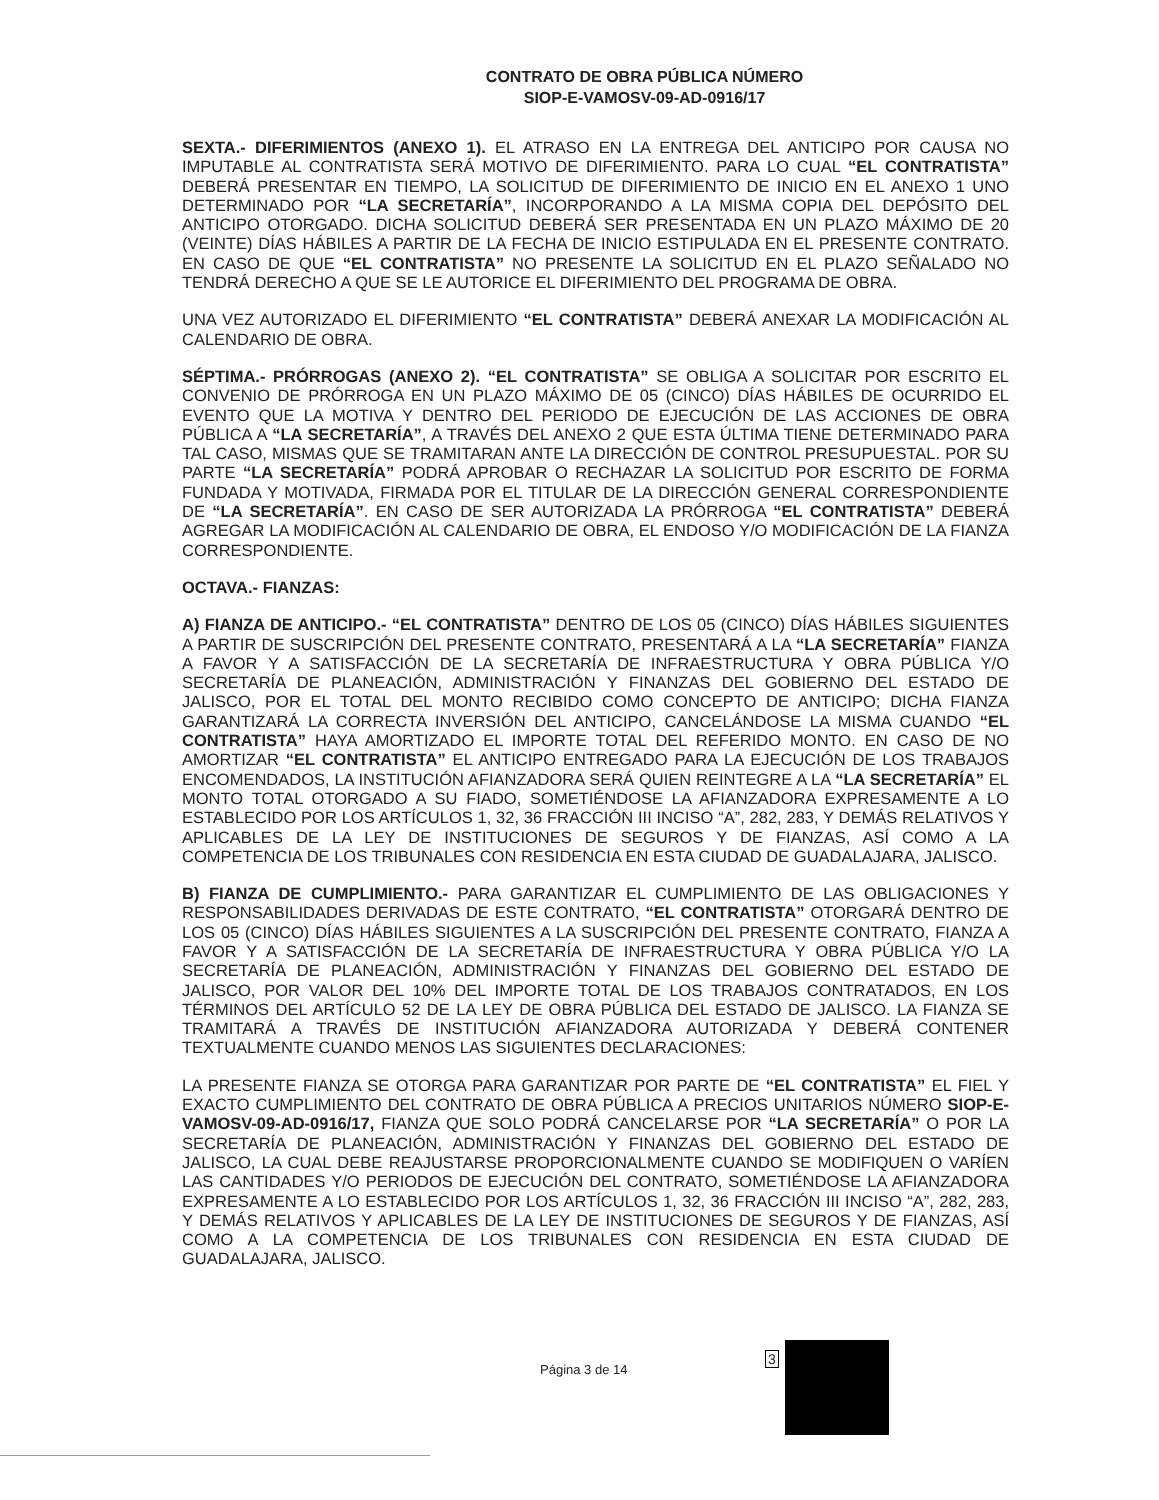CONTRATO DE OBRA PÚBLICA NÚMERO
SIOP-E-VAMOSV-09-AD-0916/17
SEXTA.- DIFERIMIENTOS (ANEXO 1). EL ATRASO EN LA ENTREGA DEL ANTICIPO POR CAUSA NO IMPUTABLE AL CONTRATISTA SERÁ MOTIVO DE DIFERIMIENTO. PARA LO CUAL “EL CONTRATISTA” DEBERÁ PRESENTAR EN TIEMPO, LA SOLICITUD DE DIFERIMIENTO DE INICIO EN EL ANEXO 1 UNO DETERMINADO POR “LA SECRETARÍA”, INCORPORANDO A LA MISMA COPIA DEL DEPÓSITO DEL ANTICIPO OTORGADO. DICHA SOLICITUD DEBERÁ SER PRESENTADA EN UN PLAZO MÁXIMO DE 20 (VEINTE) DÍAS HÁBILES A PARTIR DE LA FECHA DE INICIO ESTIPULADA EN EL PRESENTE CONTRATO. EN CASO DE QUE “EL CONTRATISTA” NO PRESENTE LA SOLICITUD EN EL PLAZO SEÑALADO NO TENDRÁ DERECHO A QUE SE LE AUTORICE EL DIFERIMIENTO DEL PROGRAMA DE OBRA.
UNA VEZ AUTORIZADO EL DIFERIMIENTO “EL CONTRATISTA” DEBERÁ ANEXAR LA MODIFICACIÓN AL CALENDARIO DE OBRA.
SÉPTIMA.- PRÓRROGAS (ANEXO 2). “EL CONTRATISTA” SE OBLIGA A SOLICITAR POR ESCRITO EL CONVENIO DE PRÓRROGA EN UN PLAZO MÁXIMO DE 05 (CINCO) DÍAS HÁBILES DE OCURRIDO EL EVENTO QUE LA MOTIVA Y DENTRO DEL PERIODO DE EJECUCIÓN DE LAS ACCIONES DE OBRA PÚBLICA A “LA SECRETARÍA”, A TRAVÉS DEL ANEXO 2 QUE ESTA ÚLTIMA TIENE DETERMINADO PARA TAL CASO, MISMAS QUE SE TRAMITARAN ANTE LA DIRECCIÓN DE CONTROL PRESUPUESTAL. POR SU PARTE “LA SECRETARÍA” PODRÁ APROBAR O RECHAZAR LA SOLICITUD POR ESCRITO DE FORMA FUNDADA Y MOTIVADA, FIRMADA POR EL TITULAR DE LA DIRECCIÓN GENERAL CORRESPONDIENTE DE “LA SECRETARÍA”. EN CASO DE SER AUTORIZADA LA PRÓRROGA “EL CONTRATISTA” DEBERÁ AGREGAR LA MODIFICACIÓN AL CALENDARIO DE OBRA, EL ENDOSO Y/O MODIFICACIÓN DE LA FIANZA CORRESPONDIENTE.
OCTAVA.- FIANZAS:
A) FIANZA DE ANTICIPO.- “EL CONTRATISTA” DENTRO DE LOS 05 (CINCO) DÍAS HÁBILES SIGUIENTES A PARTIR DE SUSCRIPCIÓN DEL PRESENTE CONTRATO, PRESENTARÁ A LA “LA SECRETARÍA” FIANZA A FAVOR Y A SATISFACCIÓN DE LA SECRETARÍA DE INFRAESTRUCTURA Y OBRA PÚBLICA Y/O SECRETARÍA DE PLANEACIÓN, ADMINISTRACIÓN Y FINANZAS DEL GOBIERNO DEL ESTADO DE JALISCO, POR EL TOTAL DEL MONTO RECIBIDO COMO CONCEPTO DE ANTICIPO; DICHA FIANZA GARANTIZARÁ LA CORRECTA INVERSIÓN DEL ANTICIPO, CANCELÁNDOSE LA MISMA CUANDO “EL CONTRATISTA” HAYA AMORTIZADO EL IMPORTE TOTAL DEL REFERIDO MONTO. EN CASO DE NO AMORTIZAR “EL CONTRATISTA” EL ANTICIPO ENTREGADO PARA LA EJECUCIÓN DE LOS TRABAJOS ENCOMENDADOS, LA INSTITUCIÓN AFIANZADORA SERÁ QUIEN REINTEGRE A LA “LA SECRETARÍA” EL MONTO TOTAL OTORGADO A SU FIADO, SOMETIÉNDOSE LA AFIANZADORA EXPRESAMENTE A LO ESTABLECIDO POR LOS ARTÍCULOS 1, 32, 36 FRACCIÓN III INCISO “A”, 282, 283, Y DEMÁS RELATIVOS Y APLICABLES DE LA LEY DE INSTITUCIONES DE SEGUROS Y DE FIANZAS, ASÍ COMO A LA COMPETENCIA DE LOS TRIBUNALES CON RESIDENCIA EN ESTA CIUDAD DE GUADALAJARA, JALISCO.
B) FIANZA DE CUMPLIMIENTO.- PARA GARANTIZAR EL CUMPLIMIENTO DE LAS OBLIGACIONES Y RESPONSABILIDADES DERIVADAS DE ESTE CONTRATO, “EL CONTRATISTA” OTORGARÁ DENTRO DE LOS 05 (CINCO) DÍAS HÁBILES SIGUIENTES A LA SUSCRIPCIÓN DEL PRESENTE CONTRATO, FIANZA A FAVOR Y A SATISFACCIÓN DE LA SECRETARÍA DE INFRAESTRUCTURA Y OBRA PÚBLICA Y/O LA SECRETARÍA DE PLANEACIÓN, ADMINISTRACIÓN Y FINANZAS DEL GOBIERNO DEL ESTADO DE JALISCO, POR VALOR DEL 10% DEL IMPORTE TOTAL DE LOS TRABAJOS CONTRATADOS, EN LOS TÉRMINOS DEL ARTÍCULO 52 DE LA LEY DE OBRA PÚBLICA DEL ESTADO DE JALISCO. LA FIANZA SE TRAMITARÁ A TRAVÉS DE INSTITUCIÓN AFIANZADORA AUTORIZADA Y DEBERÁ CONTENER TEXTUALMENTE CUANDO MENOS LAS SIGUIENTES DECLARACIONES:
LA PRESENTE FIANZA SE OTORGA PARA GARANTIZAR POR PARTE DE “EL CONTRATISTA” EL FIEL Y EXACTO CUMPLIMIENTO DEL CONTRATO DE OBRA PÚBLICA A PRECIOS UNITARIOS NÚMERO SIOP-E-VAMOSV-09-AD-0916/17, FIANZA QUE SOLO PODRÁ CANCELARSE POR “LA SECRETARÍA” O POR LA SECRETARÍA DE PLANEACIÓN, ADMINISTRACIÓN Y FINANZAS DEL GOBIERNO DEL ESTADO DE JALISCO, LA CUAL DEBE REAJUSTARSE PROPORCIONALMENTE CUANDO SE MODIFIQUEN O VARÍEN LAS CANTIDADES Y/O PERIODOS DE EJECUCIÓN DEL CONTRATO, SOMETIÉNDOSE LA AFIANZADORA EXPRESAMENTE A LO ESTABLECIDO POR LOS ARTÍCULOS 1, 32, 36 FRACCIÓN III INCISO “A”, 282, 283, Y DEMÁS RELATIVOS Y APLICABLES DE LA LEY DE INSTITUCIONES DE SEGUROS Y DE FIANZAS, ASÍ COMO A LA COMPETENCIA DE LOS TRIBUNALES CON RESIDENCIA EN ESTA CIUDAD DE GUADALAJARA, JALISCO.
Página 3 de 14
3